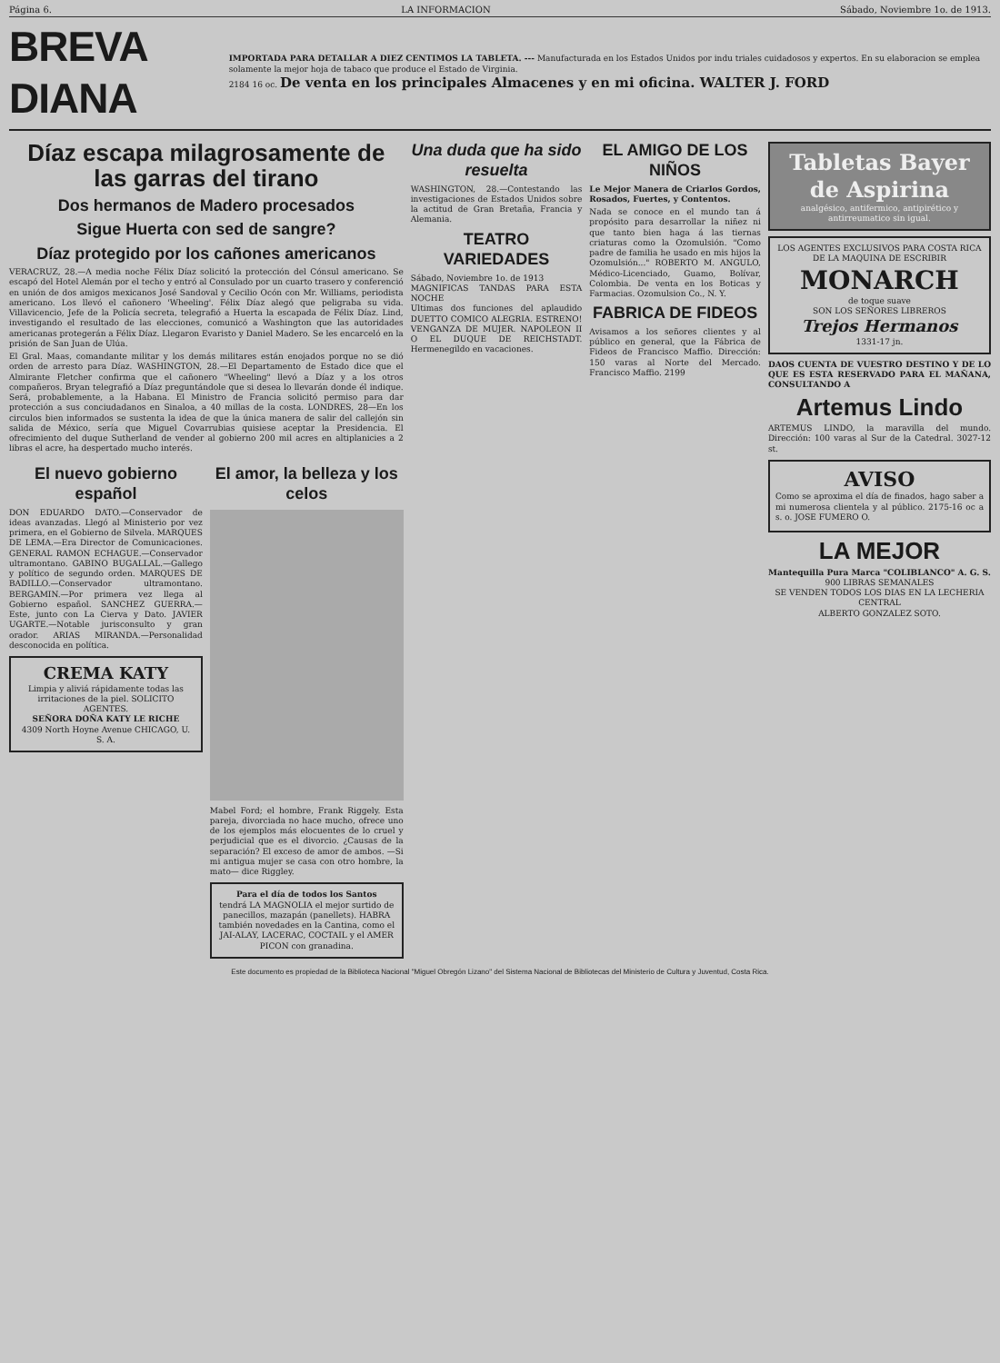Página 6. LA INFORMACION Sábado, Noviembre 1o. de 1913.
BREVA DIANA
IMPORTADA PARA DETALLAR A DIEZ CENTIMOS LA TABLETA. --- Manufacturada en los Estados Unidos por indu triales cuidadosos y expertos. En su elaboracion se emplea solamente la mejor hoja de tabaco que produce el Estado de Virginia.
2184 16 oc. De venta en los principales Almacenes y en mi oficina. WALTER J. FORD
Díaz escapa milagrosamente de las garras del tirano
Dos hermanos de Madero procesados
Sigue Huerta con sed de sangre?
Díaz protegido por los cañones americanos
VERACRUZ, 28.—A media noche Félix Díaz solicitó la protección del Cónsul americano. Se escapó del Hotel Alemán por el techo y entró al Consulado por un cuarto trasero y conferenció en unión de dos amigos mexicanos José Sandoval y Cecilio Ocón con Mr. Williams, periodista americano. Los llevó el cañonero 'Wheeling'. Félix Díaz alegó que peligraba su vida. Villavicencio, Jefe de la Policía secreta, telegrafió a Huerta la escapada de Félix Díaz. Lind, investigando el resultado de las elecciones, comunicó a Washington que las autoridades americanas protegerán a Félix Díaz. Llegaron Evaristo y Daniel Madero. Se les encarceló en la prisión de San Juan de Ulúa.
El Gral. Maas, comandante militar y los demás militares están enojados porque no se dió orden de arresto para Díaz. WASHINGTON, 28.—El Departamento de Estado dice que el Almirante Fletcher confirma que el cañonero "Wheeling" llevó a Díaz y a los otros compañeros. Bryan telegrafió a Díaz preguntándole que si desea lo llevarán donde él indique. Será, probablemente, a la Habana. El Ministro de Francia solicitó permiso para dar protección a sus conciudadanos en Sinaloa, a 40 millas de la costa. LONDRES, 28—En los circulos bien informados se sustenta la idea de que la única manera de salir del callejón sin salida de México, sería que Miguel Covarrubias quisiese aceptar la Presidencia. El ofrecimiento del duque Sutherland de vender al gobierno 200 mil acres en altiplanicies a 2 libras el acre, ha despertado mucho interés.
El nuevo gobierno español
DON EDUARDO DATO.—Conservador de ideas avanzadas. Llegó al Ministerio por vez primera, en el Gobierno de Silvela. MARQUES DE LEMA.—Era Director de Comunicaciones. GENERAL RAMON ECHAGUE.—Conservador ultramontano. GABINO BUGALLAL.—Gallego y político de segundo orden. MARQUES DE BADILLO.—Conservador ultramontano. BERGAMIN.—Por primera vez llega al Gobierno español. SANCHEZ GUERRA.—Este, junto con La Cierva y Dato. JAVIER UGARTE.—Notable jurisconsulto y gran orador. ARIAS MIRANDA.—Personalidad desconocida en política.
CREMA KATY
Limpia y aliviá rápidamente todas las irritaciones de la piel. SOLICITO AGENTES.
SEÑORA DOÑA KATY LE RICHE
4309 North Hoyne Avenue CHICAGO, U. S. A.
El amor, la belleza y los celos
Mabel Ford; el hombre, Frank Riggely. Esta pareja, divorciada no hace mucho, ofrece uno de los ejemplos más elocuentes de lo cruel y perjudicial que es el divorcio. ¿Causas de la separación? El exceso de amor de ambos. —Si mi antigua mujer se casa con otro hombre, la mato— dice Riggley.
Para el día de todos los Santos
tendrá LA MAGNOLIA el mejor surtido de panecillos, mazapán (panellets). HABRA también novedades en la Cantina, como el JAI-ALAY, LACERAC, COCTAIL y el AMER PICON con granadina.
Una duda que ha sido resuelta
WASHINGTON, 28.—Contestando las investigaciones de Estados Unidos sobre la actitud de Gran Bretaña, Francia y Alemania.
TEATRO VARIEDADES
Sábado, Noviembre 1o. de 1913
MAGNIFICAS TANDAS PARA ESTA NOCHE
Ultimas dos funciones del aplaudido DUETTO COMICO ALEGRIA. ESTRENO! VENGANZA DE MUJER. NAPOLEON II O EL DUQUE DE REICHSTADT. Hermenegildo en vacaciones.
EL AMIGO DE LOS NIÑOS
Le Mejor Manera de Criarlos Gordos, Rosados, Fuertes, y Contentos.
Nada se conoce en el mundo tan á propósito para desarrollar la niñez ni que tanto bien haga á las tiernas criaturas como la Ozomulsión. "Como padre de familia he usado en mis hijos la Ozomulsión..." ROBERTO M. ANGULO, Médico-Licenciado, Guamo, Bolívar, Colombia. De venta en los Boticas y Farmacias. Ozomulsion Co., N. Y.
FABRICA DE FIDEOS
Avisamos a los señores clientes y al público en general, que la Fábrica de Fideos de Francisco Maffio. Dirección: 150 varas al Norte del Mercado. Francisco Maffio. 2199
Tabletas Bayer de Aspirina
analgésico, antifermico, antipirético y antirreumatico sin igual.
LOS AGENTES EXCLUSIVOS PARA COSTA RICA DE LA MAQUINA DE ESCRIBIR
MONARCH
de toque suave
SON LOS SEÑORES LIBREROS
Trejos Hermanos
1331-17 jn.
DAOS CUENTA DE VUESTRO DESTINO Y DE LO QUE ES ESTA RESERVADO PARA EL MAÑANA, CONSULTANDO A
Artemus Lindo
ARTEMUS LINDO, la maravilla del mundo. Dirección: 100 varas al Sur de la Catedral. 3027-12 st.
AVISO
Como se aproxima el día de finados, hago saber a mi numerosa clientela y al público. 2175-16 oc a s. o. JOSE FUMERO O.
LA MEJOR
Mantequilla Pura Marca "COLIBLANCO" A. G. S.
900 LIBRAS SEMANALES
SE VENDEN TODOS LOS DIAS EN LA LECHERIA CENTRAL
ALBERTO GONZALEZ SOTO.
Este documento es propiedad de la Biblioteca Nacional "Miguel Obregón Lizano" del Sistema Nacional de Bibliotecas del Ministerio de Cultura y Juventud, Costa Rica.